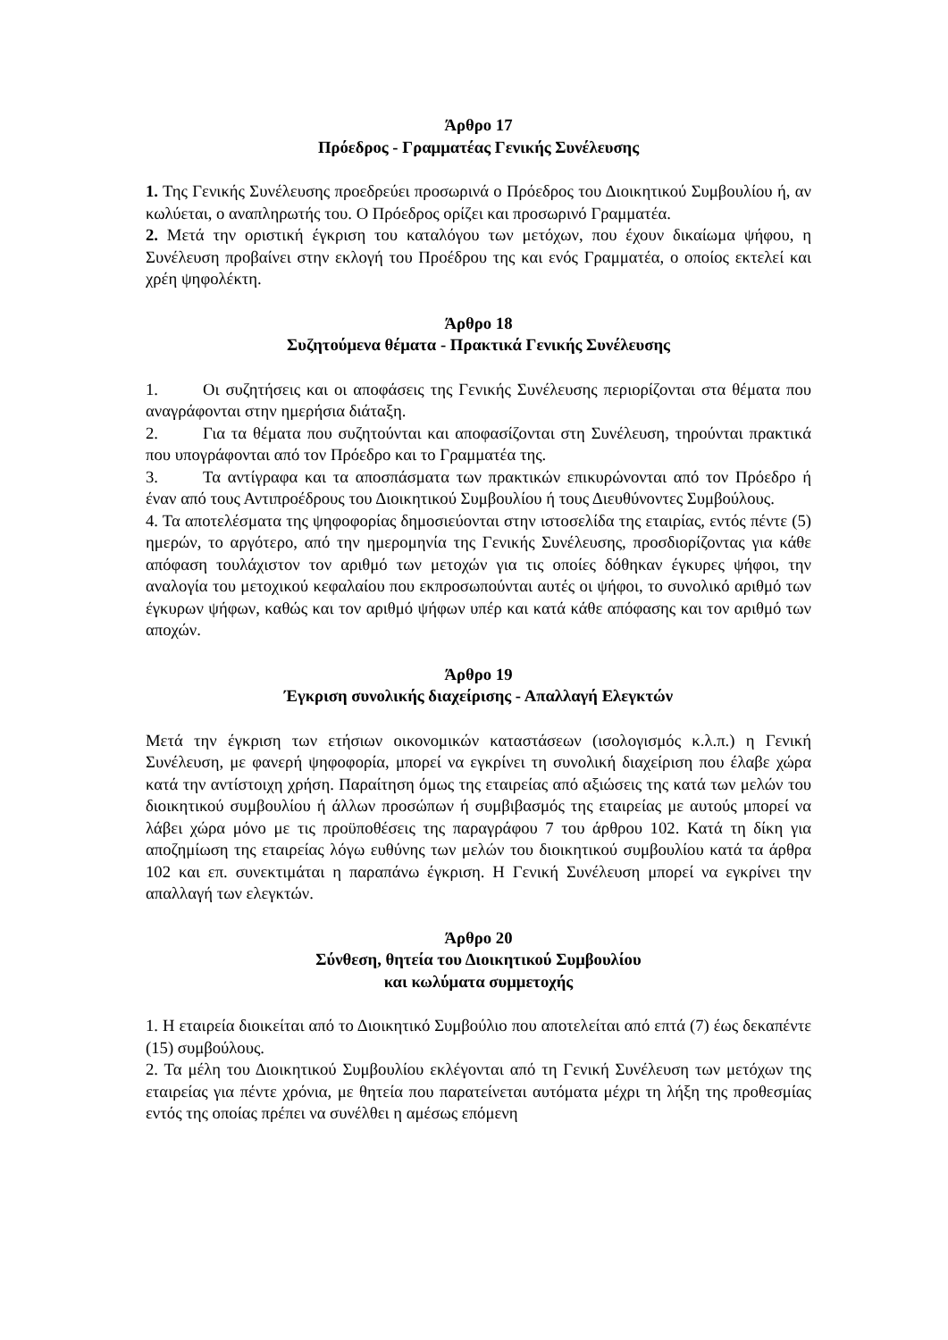Άρθρο 17
Πρόεδρος - Γραμματέας Γενικής Συνέλευσης
1. Της Γενικής Συνέλευσης προεδρεύει προσωρινά ο Πρόεδρος του Διοικητικού Συμβουλίου ή, αν κωλύεται, ο αναπληρωτής του. Ο Πρόεδρος ορίζει και προσωρινό Γραμματέα.
2. Μετά την οριστική έγκριση του καταλόγου των μετόχων, που έχουν δικαίωμα ψήφου, η Συνέλευση προβαίνει στην εκλογή του Προέδρου της και ενός Γραμματέα, ο οποίος εκτελεί και χρέη ψηφολέκτη.
Άρθρο 18
Συζητούμενα θέματα - Πρακτικά Γενικής Συνέλευσης
1. Οι συζητήσεις και οι αποφάσεις της Γενικής Συνέλευσης περιορίζονται στα θέματα που αναγράφονται στην ημερήσια διάταξη.
2. Για τα θέματα που συζητούνται και αποφασίζονται στη Συνέλευση, τηρούνται πρακτικά που υπογράφονται από τον Πρόεδρο και το Γραμματέα της.
3. Τα αντίγραφα και τα αποσπάσματα των πρακτικών επικυρώνονται από τον Πρόεδρο ή έναν από τους Αντιπροέδρους του Διοικητικού Συμβουλίου ή τους Διευθύνοντες Συμβούλους.
4. Τα αποτελέσματα της ψηφοφορίας δημοσιεύονται στην ιστοσελίδα της εταιρίας, εντός πέντε (5) ημερών, το αργότερο, από την ημερομηνία της Γενικής Συνέλευσης, προσδιορίζοντας για κάθε απόφαση τουλάχιστον τον αριθμό των μετοχών για τις οποίες δόθηκαν έγκυρες ψήφοι, την αναλογία του μετοχικού κεφαλαίου που εκπροσωπούνται αυτές οι ψήφοι, το συνολικό αριθμό των έγκυρων ψήφων, καθώς και τον αριθμό ψήφων υπέρ και κατά κάθε απόφασης και τον αριθμό των αποχών.
Άρθρο 19
Έγκριση συνολικής διαχείρισης - Απαλλαγή Ελεγκτών
Μετά την έγκριση των ετήσιων οικονομικών καταστάσεων (ισολογισμός κ.λ.π.) η Γενική Συνέλευση, με φανερή ψηφοφορία, μπορεί να εγκρίνει τη συνολική διαχείριση που έλαβε χώρα κατά την αντίστοιχη χρήση. Παραίτηση όμως της εταιρείας από αξιώσεις της κατά των μελών του διοικητικού συμβουλίου ή άλλων προσώπων ή συμβιβασμός της εταιρείας με αυτούς μπορεί να λάβει χώρα μόνο με τις προϋποθέσεις της παραγράφου 7 του άρθρου 102. Κατά τη δίκη για αποζημίωση της εταιρείας λόγω ευθύνης των μελών του διοικητικού συμβουλίου κατά τα άρθρα 102 και επ. συνεκτιμάται η παραπάνω έγκριση. Η Γενική Συνέλευση μπορεί να εγκρίνει την απαλλαγή των ελεγκτών.
Άρθρο 20
Σύνθεση, θητεία του Διοικητικού Συμβουλίου
και κωλύματα συμμετοχής
1. Η εταιρεία διοικείται από το Διοικητικό Συμβούλιο που αποτελείται από επτά (7) έως δεκαπέντε (15) συμβούλους.
2. Τα μέλη του Διοικητικού Συμβουλίου εκλέγονται από τη Γενική Συνέλευση των μετόχων της εταιρείας για πέντε χρόνια, με θητεία που παρατείνεται αυτόματα μέχρι τη λήξη της προθεσμίας εντός της οποίας πρέπει να συνέλθει η αμέσως επόμενη